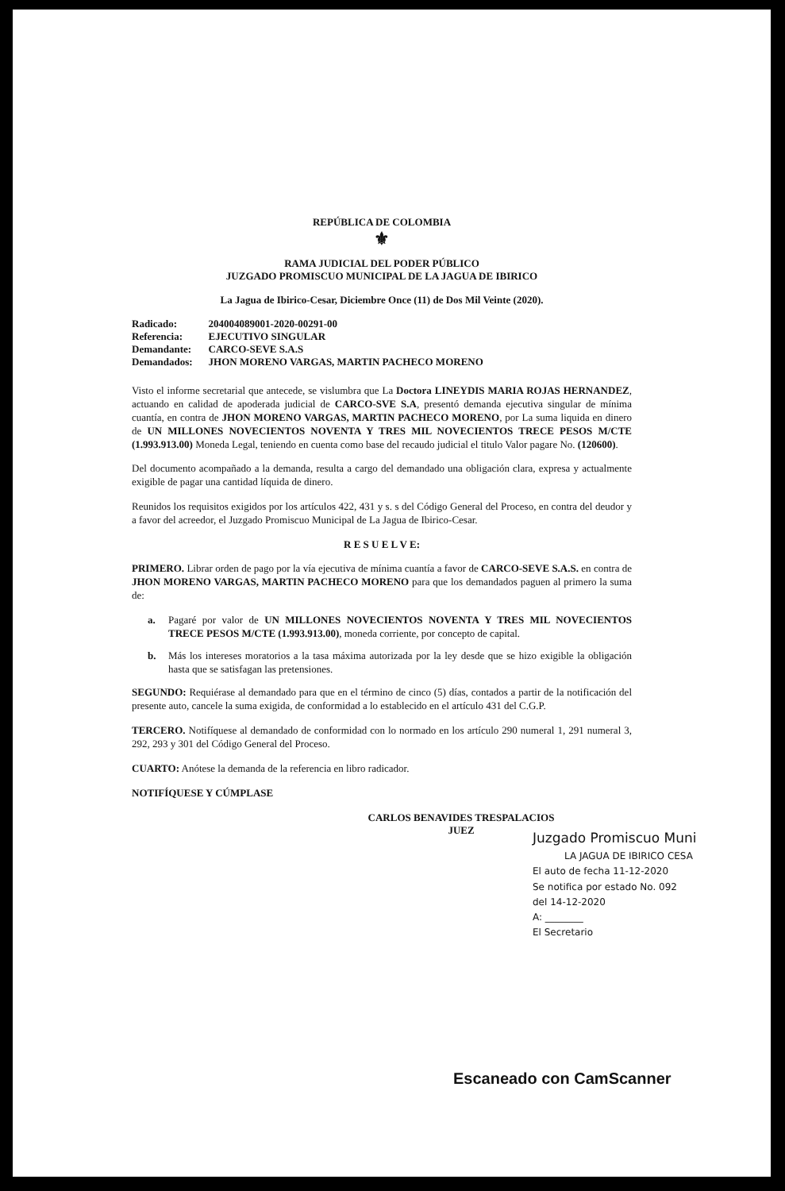REPÚBLICA DE COLOMBIA
⚜
RAMA JUDICIAL DEL PODER PÚBLICO
JUZGADO PROMISCUO MUNICIPAL DE LA JAGUA DE IBIRICO
La Jagua de Ibirico-Cesar, Diciembre Once (11) de Dos Mil Veinte (2020).
| Radicado: | 204004089001-2020-00291-00 |
| Referencia: | EJECUTIVO SINGULAR |
| Demandante: | CARCO-SEVE S.A.S |
| Demandados: | JHON MORENO VARGAS, MARTIN PACHECO MORENO |
Visto el informe secretarial que antecede, se vislumbra que La Doctora LINEYDIS MARIA ROJAS HERNANDEZ, actuando en calidad de apoderada judicial de CARCO-SVE S.A, presentó demanda ejecutiva singular de mínima cuantía, en contra de JHON MORENO VARGAS, MARTIN PACHECO MORENO, por La suma liquida en dinero de UN MILLONES NOVECIENTOS NOVENTA Y TRES MIL NOVECIENTOS TRECE PESOS M/CTE (1.993.913.00) Moneda Legal, teniendo en cuenta como base del recaudo judicial el titulo Valor pagare No. (120600).
Del documento acompañado a la demanda, resulta a cargo del demandado una obligación clara, expresa y actualmente exigible de pagar una cantidad líquida de dinero.
Reunidos los requisitos exigidos por los artículos 422, 431 y s. s del Código General del Proceso, en contra del deudor y a favor del acreedor, el Juzgado Promiscuo Municipal de La Jagua de Ibirico-Cesar.
R E S U E L V E:
PRIMERO. Librar orden de pago por la vía ejecutiva de mínima cuantía a favor de CARCO-SEVE S.A.S. en contra de JHON MORENO VARGAS, MARTIN PACHECO MORENO para que los demandados paguen al primero la suma de:
a.
Pagaré por valor de UN MILLONES NOVECIENTOS NOVENTA Y TRES MIL NOVECIENTOS TRECE PESOS M/CTE (1.993.913.00), moneda corriente, por concepto de capital.
b.
Más los intereses moratorios a la tasa máxima autorizada por la ley desde que se hizo exigible la obligación hasta que se satisfagan las pretensiones.
SEGUNDO: Requiérase al demandado para que en el término de cinco (5) días, contados a partir de la notificación del presente auto, cancele la suma exigida, de conformidad a lo establecido en el artículo 431 del C.G.P.
TERCERO. Notifíquese al demandado de conformidad con lo normado en los artículo 290 numeral 1, 291 numeral 3, 292, 293 y 301 del Código General del Proceso.
CUARTO: Anótese la demanda de la referencia en libro radicador.
NOTIFÍQUESE Y CÚMPLASE
CARLOS BENAVIDES TRESPALACIOS
JUEZ
Juzgado Promiscuo Muni
LA JAGUA DE IBIRICO CESA
El auto de fecha 11-12-2020
Se notifica por estado No. 092
del 14-12-2020
A: ________
El Secretario
Escaneado con CamScanner